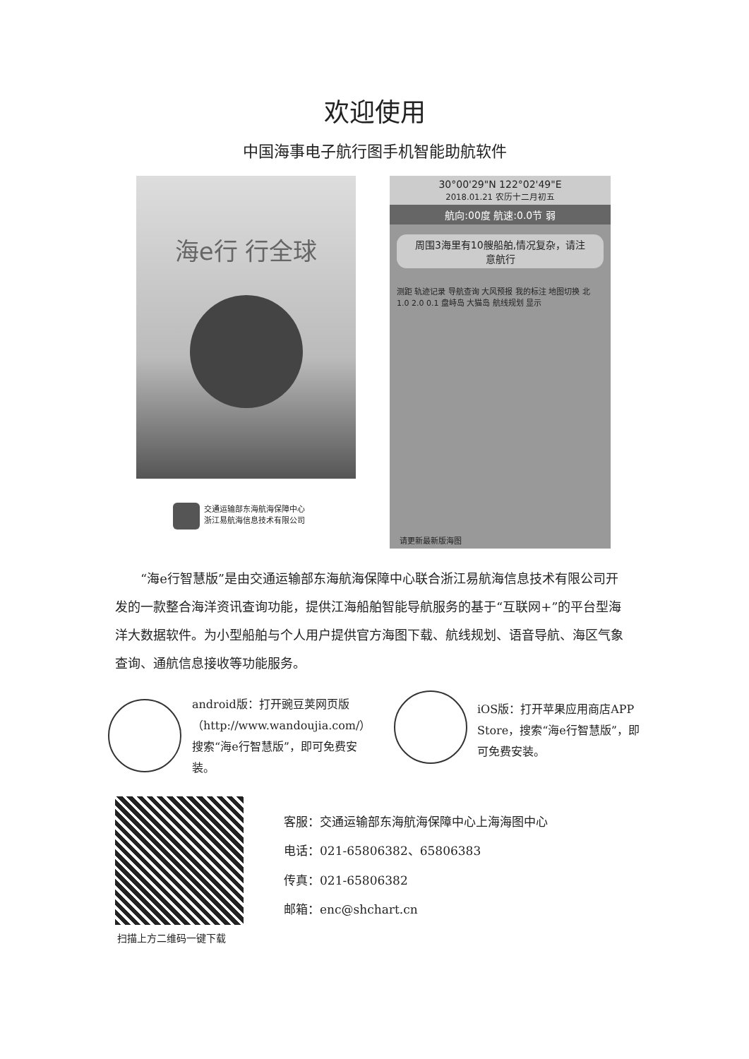欢迎使用
中国海事电子航行图手机智能助航软件
海e行 行全球
30°00'29"N 122°02'49"E
2018.01.21 农历十二月初五
航向:00度 航速:0.0节 弱
周围3海里有10艘船舶,情况复杂，请注意航行
测距 轨迹记录 导航查询 大风预报 我的标注 地图切换 北 1.0 2.0 0.1 盘峙岛 大猫岛 航线规划 显示
请更新最新版海图
交通运输部东海航海保障中心
浙江易航海信息技术有限公司
“海e行智慧版”是由交通运输部东海航海保障中心联合浙江易航海信息技术有限公司开发的一款整合海洋资讯查询功能，提供江海船舶智能导航服务的基于“互联网+”的平台型海洋大数据软件。为小型船舶与个人用户提供官方海图下载、航线规划、语音导航、海区气象查询、通航信息接收等功能服务。
android版：打开豌豆荚网页版（http://www.wandoujia.com/）搜索“海e行智慧版”，即可免费安装。
iOS版：打开苹果应用商店APP Store，搜索“海e行智慧版”，即可免费安装。
扫描上方二维码一键下载
客服：交通运输部东海航海保障中心上海海图中心
电话：021-65806382、65806383
传真：021-65806382
邮箱：enc@shchart.cn